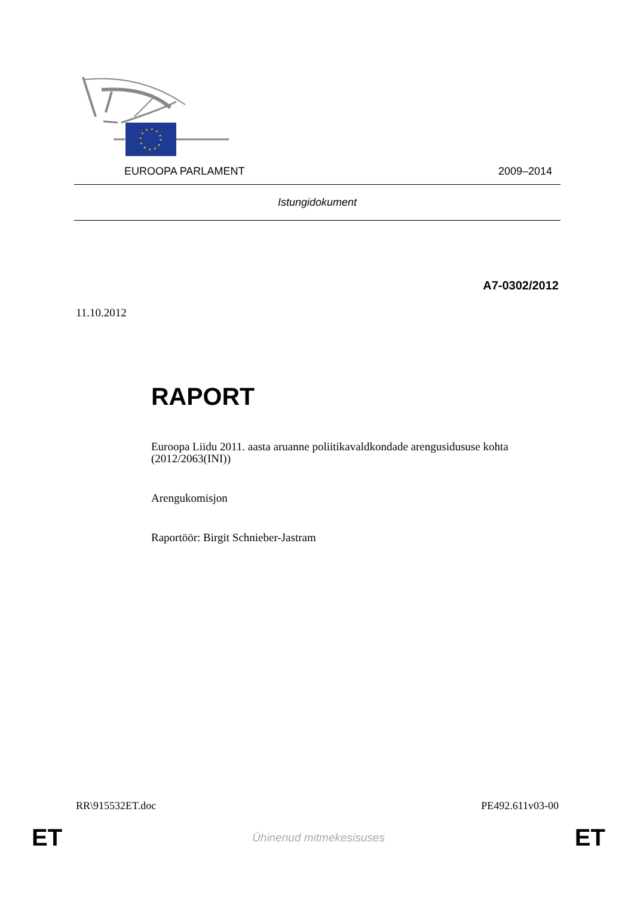EUROOPA PARLAMENT 2009–2014
Istungidokument
A7-0302/2012
11.10.2012
RAPORT
Euroopa Liidu 2011. aasta aruanne poliitikavaldkondade arengusidususe kohta (2012/2063(INI))
Arengukomisjon
Raportöör: Birgit Schnieber-Jastram
RR\915532ET.doc PE492.611v03-00
ET Ühinenud mitmekesisuses ET